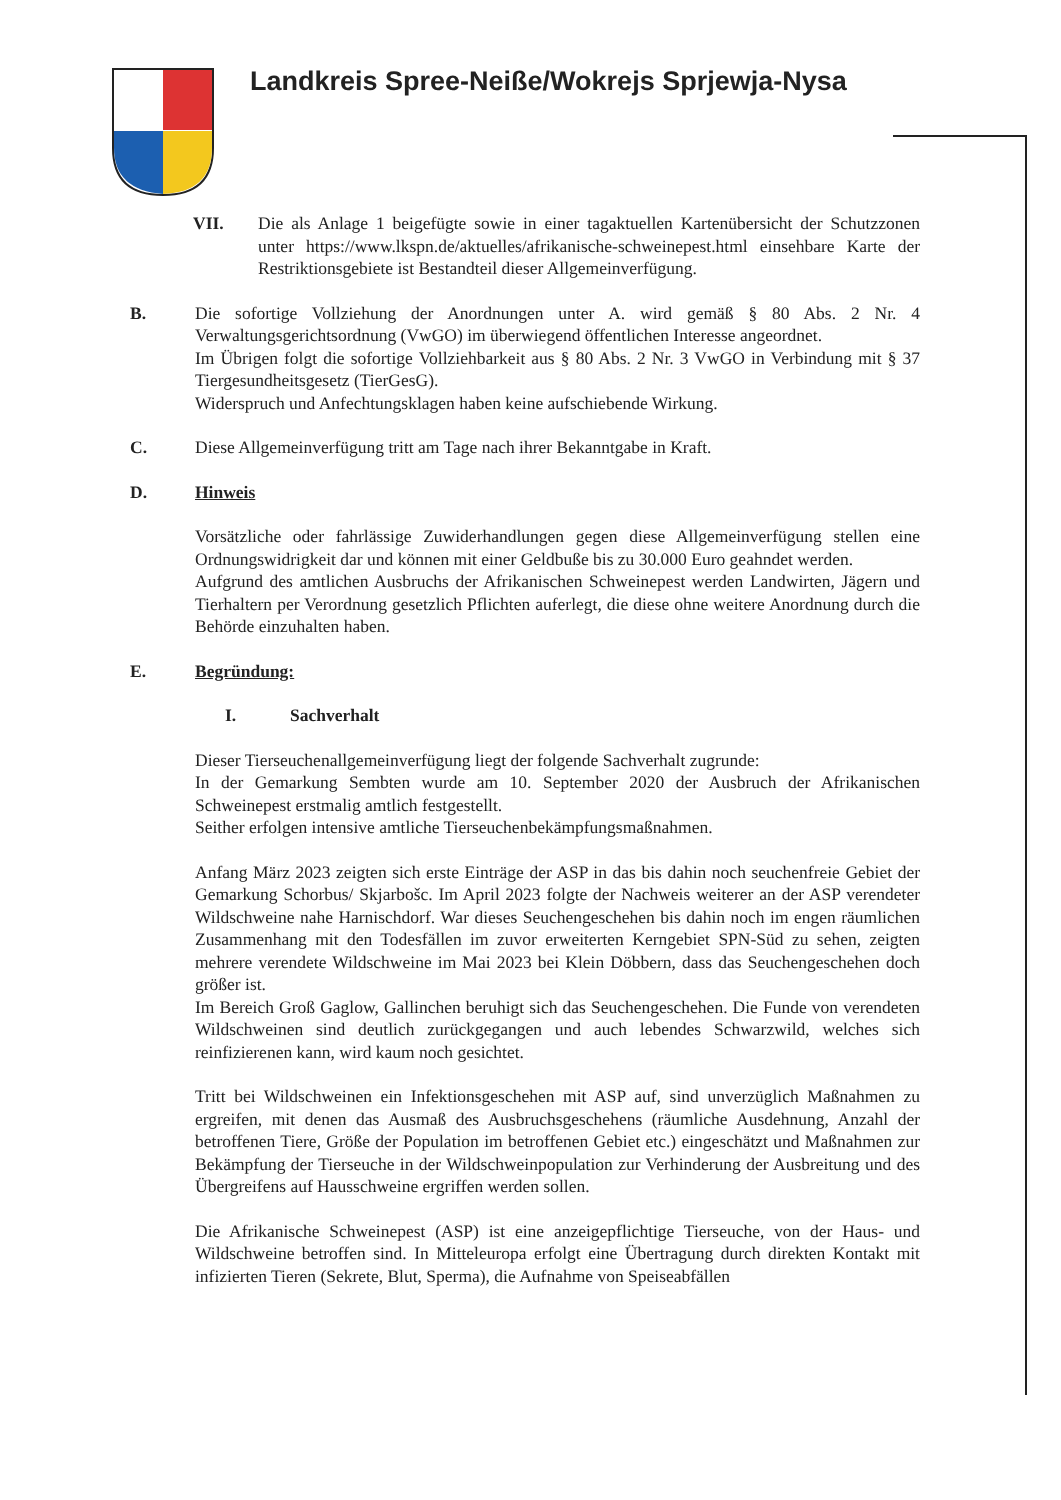Landkreis Spree-Neiße/Wokrejs Sprjewja-Nysa
VII. Die als Anlage 1 beigefügte sowie in einer tagaktuellen Kartenübersicht der Schutzzonen unter https://www.lkspn.de/aktuelles/afrikanische-schweinepest.html einsehbare Karte der Restriktionsgebiete ist Bestandteil dieser Allgemeinverfügung.
B. Die sofortige Vollziehung der Anordnungen unter A. wird gemäß § 80 Abs. 2 Nr. 4 Verwaltungsgerichtsordnung (VwGO) im überwiegend öffentlichen Interesse angeordnet.
Im Übrigen folgt die sofortige Vollziehbarkeit aus § 80 Abs. 2 Nr. 3 VwGO in Verbindung mit § 37 Tiergesundheitsgesetz (TierGesG).
Widerspruch und Anfechtungsklagen haben keine aufschiebende Wirkung.
C. Diese Allgemeinverfügung tritt am Tage nach ihrer Bekanntgabe in Kraft.
D. Hinweis
Vorsätzliche oder fahrlässige Zuwiderhandlungen gegen diese Allgemeinverfügung stellen eine Ordnungswidrigkeit dar und können mit einer Geldbuße bis zu 30.000 Euro geahndet werden.
Aufgrund des amtlichen Ausbruchs der Afrikanischen Schweinepest werden Landwirten, Jägern und Tierhaltern per Verordnung gesetzlich Pflichten auferlegt, die diese ohne weitere Anordnung durch die Behörde einzuhalten haben.
E. Begründung:
I. Sachverhalt
Dieser Tierseuchenallgemeinverfügung liegt der folgende Sachverhalt zugrunde:
In der Gemarkung Sembten wurde am 10. September 2020 der Ausbruch der Afrikanischen Schweinepest erstmalig amtlich festgestellt.
Seither erfolgen intensive amtliche Tierseuchenbekämpfungsmaßnahmen.
Anfang März 2023 zeigten sich erste Einträge der ASP in das bis dahin noch seuchenfreie Gebiet der Gemarkung Schorbus/ Skjarbošc. Im April 2023 folgte der Nachweis weiterer an der ASP verendeter Wildschweine nahe Harnischdorf. War dieses Seuchengeschehen bis dahin noch im engen räumlichen Zusammenhang mit den Todesfällen im zuvor erweiterten Kerngebiet SPN-Süd zu sehen, zeigten mehrere verendete Wildschweine im Mai 2023 bei Klein Döbbern, dass das Seuchengeschehen doch größer ist.
Im Bereich Groß Gaglow, Gallinchen beruhigt sich das Seuchengeschehen. Die Funde von verendeten Wildschweinen sind deutlich zurückgegangen und auch lebendes Schwarzwild, welches sich reinfizierenen kann, wird kaum noch gesichtet.
Tritt bei Wildschweinen ein Infektionsgeschehen mit ASP auf, sind unverzüglich Maßnahmen zu ergreifen, mit denen das Ausmaß des Ausbruchsgeschehens (räumliche Ausdehnung, Anzahl der betroffenen Tiere, Größe der Population im betroffenen Gebiet etc.) eingeschätzt und Maßnahmen zur Bekämpfung der Tierseuche in der Wildschweinpopulation zur Verhinderung der Ausbreitung und des Übergreifens auf Hausschweine ergriffen werden sollen.
Die Afrikanische Schweinepest (ASP) ist eine anzeigepflichtige Tierseuche, von der Haus- und Wildschweine betroffen sind. In Mitteleuropa erfolgt eine Übertragung durch direkten Kontakt mit infizierten Tieren (Sekrete, Blut, Sperma), die Aufnahme von Speiseabfällen